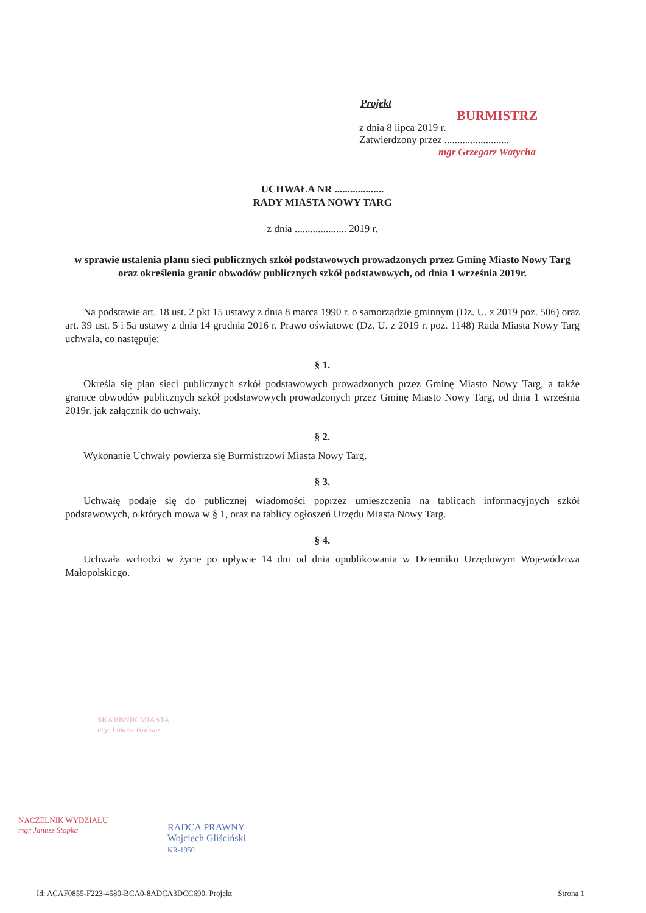Projekt
BURMISTRZ
z dnia 8 lipca 2019 r.
Zatwierdzony przez .........................
mgr Grzegorz Watycha
UCHWAŁA NR ...................
RADY MIASTA NOWY TARG
z dnia .................... 2019 r.
w sprawie ustalenia planu sieci publicznych szkół podstawowych prowadzonych przez Gminę Miasto Nowy Targ oraz określenia granic obwodów publicznych szkół podstawowych, od dnia 1 września 2019r.
Na podstawie art. 18 ust. 2 pkt 15 ustawy z dnia 8 marca 1990 r. o samorządzie gminnym (Dz. U. z 2019 poz. 506) oraz art. 39 ust. 5 i 5a ustawy z dnia 14 grudnia 2016 r. Prawo oświatowe (Dz. U. z 2019 r. poz. 1148) Rada Miasta Nowy Targ uchwala, co następuje:
§ 1.
Określa się plan sieci publicznych szkół podstawowych prowadzonych przez Gminę Miasto Nowy Targ, a także granice obwodów publicznych szkół podstawowych prowadzonych przez Gminę Miasto Nowy Targ, od dnia 1 września 2019r. jak załącznik do uchwały.
§ 2.
Wykonanie Uchwały powierza się Burmistrzowi Miasta Nowy Targ.
§ 3.
Uchwałę podaje się do publicznej wiadomości poprzez umieszczenia na tablicach informacyjnych szkół podstawowych, o których mowa w § 1, oraz na tablicy ogłoszeń Urzędu Miasta Nowy Targ.
§ 4.
Uchwała wchodzi w życie po upływie 14 dni od dnia opublikowania w Dzienniku Urzędowym Województwa Małopolskiego.
SKARBNIK MIASTA
mgr Łukasz Hubacz
NACZELNIK WYDZIAŁU
mgr Janusz Stopka
RADCA PRAWNY
Wojciech Gliściński
KR-1950
Id: ACAF0855-F223-4580-BCA0-8ADCA3DCC690. Projekt Strona 1